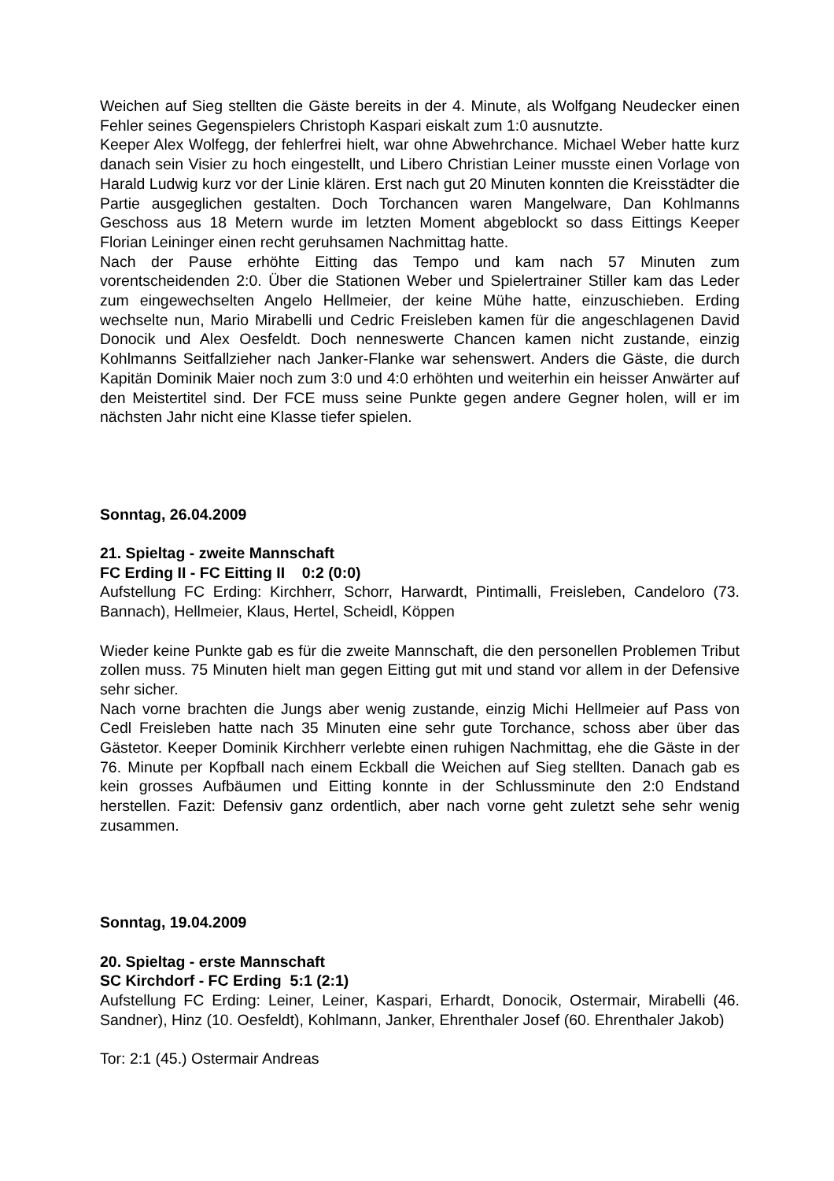Weichen auf Sieg stellten die Gäste bereits in der 4. Minute, als Wolfgang Neudecker einen Fehler seines Gegenspielers Christoph Kaspari eiskalt zum 1:0 ausnutzte.
Keeper Alex Wolfegg, der fehlerfrei hielt, war ohne Abwehrchance. Michael Weber hatte kurz danach sein Visier zu hoch eingestellt, und Libero Christian Leiner musste einen Vorlage von Harald Ludwig kurz vor der Linie klären. Erst nach gut 20 Minuten konnten die Kreisstädter die Partie ausgeglichen gestalten. Doch Torchancen waren Mangelware, Dan Kohlmanns Geschoss aus 18 Metern wurde im letzten Moment abgeblockt so dass Eittings Keeper Florian Leininger einen recht geruhsamen Nachmittag hatte.
Nach der Pause erhöhte Eitting das Tempo und kam nach 57 Minuten zum vorentscheidenden 2:0. Über die Stationen Weber und Spielertrainer Stiller kam das Leder zum eingewechselten Angelo Hellmeier, der keine Mühe hatte, einzuschieben. Erding wechselte nun, Mario Mirabelli und Cedric Freisleben kamen für die angeschlagenen David Donocik und Alex Oesfeldt. Doch nenneswerte Chancen kamen nicht zustande, einzig Kohlmanns Seitfallzieher nach Janker-Flanke war sehenswert. Anders die Gäste, die durch Kapitän Dominik Maier noch zum 3:0 und 4:0 erhöhten und weiterhin ein heisser Anwärter auf den Meistertitel sind. Der FCE muss seine Punkte gegen andere Gegner holen, will er im nächsten Jahr nicht eine Klasse tiefer spielen.
Sonntag, 26.04.2009
21. Spieltag - zweite Mannschaft
FC Erding II - FC Eitting II 0:2 (0:0)
Aufstellung FC Erding: Kirchherr, Schorr, Harwardt, Pintimalli, Freisleben, Candeloro (73. Bannach), Hellmeier, Klaus, Hertel, Scheidl, Köppen
Wieder keine Punkte gab es für die zweite Mannschaft, die den personellen Problemen Tribut zollen muss. 75 Minuten hielt man gegen Eitting gut mit und stand vor allem in der Defensive sehr sicher.
Nach vorne brachten die Jungs aber wenig zustande, einzig Michi Hellmeier auf Pass von Cedl Freisleben hatte nach 35 Minuten eine sehr gute Torchance, schoss aber über das Gästetor. Keeper Dominik Kirchherr verlebte einen ruhigen Nachmittag, ehe die Gäste in der 76. Minute per Kopfball nach einem Eckball die Weichen auf Sieg stellten. Danach gab es kein grosses Aufbäumen und Eitting konnte in der Schlussminute den 2:0 Endstand herstellen. Fazit: Defensiv ganz ordentlich, aber nach vorne geht zuletzt sehe sehr wenig zusammen.
Sonntag, 19.04.2009
20. Spieltag - erste Mannschaft
SC Kirchdorf - FC Erding 5:1 (2:1)
Aufstellung FC Erding: Leiner, Leiner, Kaspari, Erhardt, Donocik, Ostermair, Mirabelli (46. Sandner), Hinz (10. Oesfeldt), Kohlmann, Janker, Ehrenthaler Josef (60. Ehrenthaler Jakob)
Tor: 2:1 (45.) Ostermair Andreas